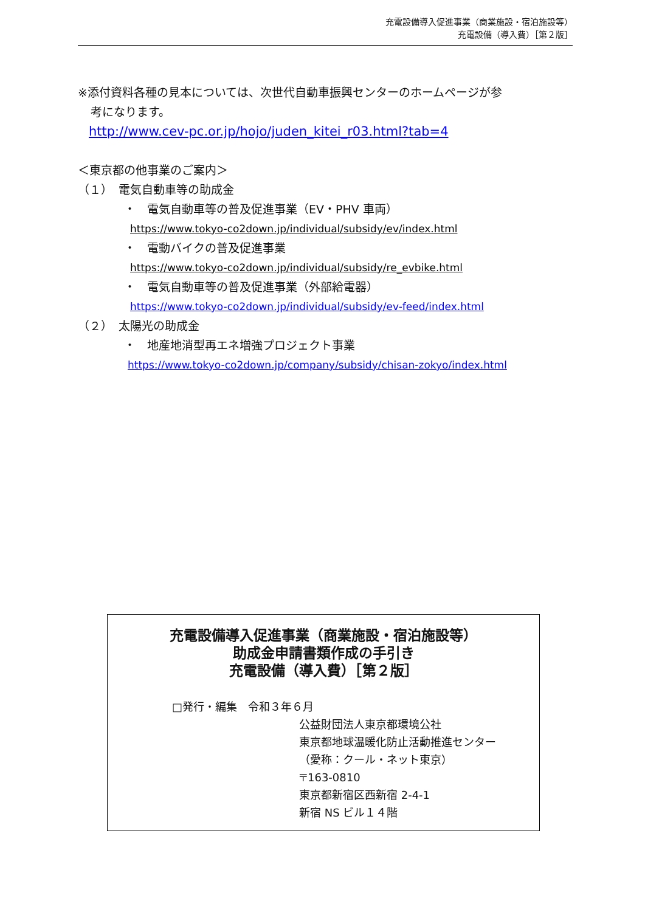充電設備導入促進事業（商業施設・宿泊施設等）
充電設備（導入費）［第２版］
※添付資料各種の見本については、次世代自動車振興センターのホームページが参
考になります。
http://www.cev-pc.or.jp/hojo/juden_kitei_r03.html?tab=4
＜東京都の他事業のご案内＞
（１）　電気自動車等の助成金
・　電気自動車等の普及促進事業（EV・PHV 車両）
https://www.tokyo-co2down.jp/individual/subsidy/ev/index.html
・　電動バイクの普及促進事業
https://www.tokyo-co2down.jp/individual/subsidy/re_evbike.html
・　電気自動車等の普及促進事業（外部給電器）
https://www.tokyo-co2down.jp/individual/subsidy/ev-feed/index.html
（２）　太陽光の助成金
・　地産地消型再エネ増強プロジェクト事業
https://www.tokyo-co2down.jp/company/subsidy/chisan-zokyo/index.html
充電設備導入促進事業（商業施設・宿泊施設等）
助成金申請書類作成の手引き
充電設備（導入費）［第２版］
□発行・編集　令和３年６月
公益財団法人東京都環境公社
東京都地球温暖化防止活動推進センター
（愛称：クール・ネット東京）
〒163-0810
東京都新宿区西新宿 2-4-1
新宿 NS ビル１４階